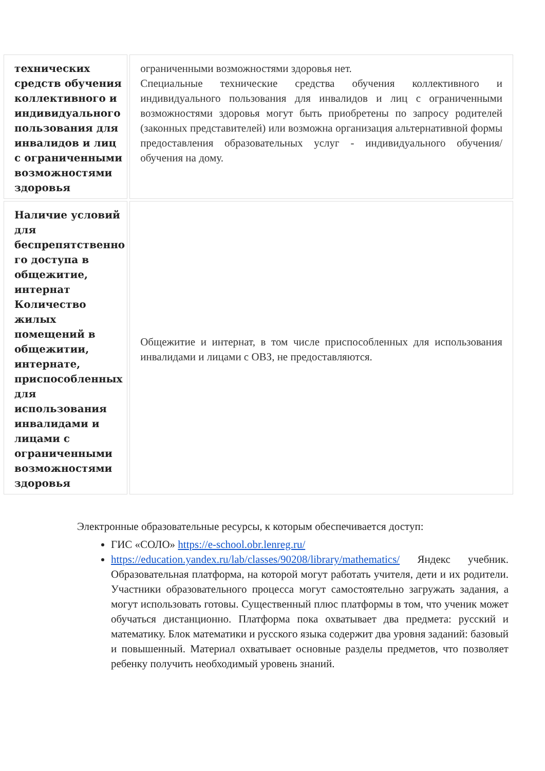| технических средств обучения коллективного и индивидуального пользования для инвалидов и лиц с ограниченными возможностями здоровья | ограниченными возможностями здоровья нет. Специальные технические средства обучения коллективного и индивидуального пользования для инвалидов и лиц с ограниченными возможностями здоровья могут быть приобретены по запросу родителей (законных представителей) или возможна организация альтернативной формы предоставления образовательных услуг - индивидуального обучения/обучения на дому. |
| Наличие условий для беспрепятственно го доступа в общежитие, интернат Количество жилых помещений в общежитии, интернате, приспособленных для использования инвалидами и лицами с ограниченными возможностями здоровья | Общежитие и интернат, в том числе приспособленных для использования инвалидами и лицами с ОВЗ, не предоставляются. |
Электронные образовательные ресурсы, к которым обеспечивается доступ:
ГИС «СОЛО» https://e-school.obr.lenreg.ru/
https://education.yandex.ru/lab/classes/90208/library/mathematics/ Яндекс учебник. Образовательная платформа, на которой могут работать учителя, дети и их родители. Участники образовательного процесса могут самостоятельно загружать задания, а могут использовать готовы. Существенный плюс платформы в том, что ученик может обучаться дистанционно. Платформа пока охватывает два предмета: русский и математику. Блок математики и русского языка содержит два уровня заданий: базовый и повышенный. Материал охватывает основные разделы предметов, что позволяет ребенку получить необходимый уровень знаний.